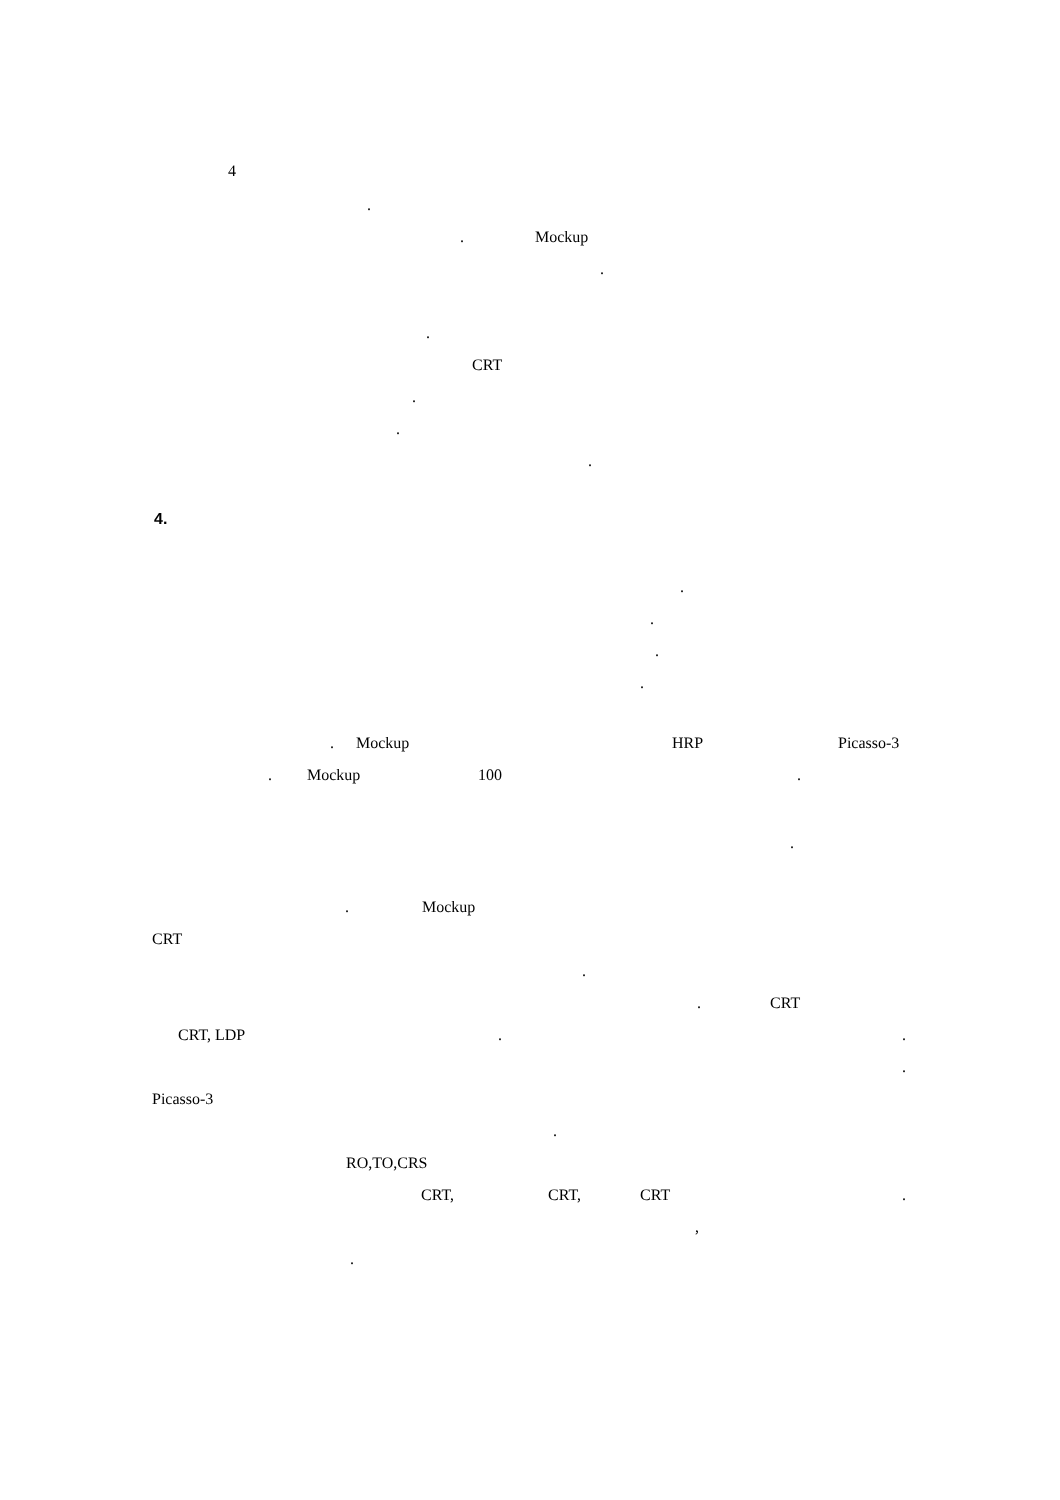4
.
. Mockup
.
.
CRT
.
.
.
4.
.
.
.
.
. Mockup HRP Picasso-3
. Mockup 100.
.
. Mockup
CRT
.
. CRT
CRT, LDP..
.
Picasso-3
.
RO,TO,CRS
CRT, CRT, CRT.
,
.